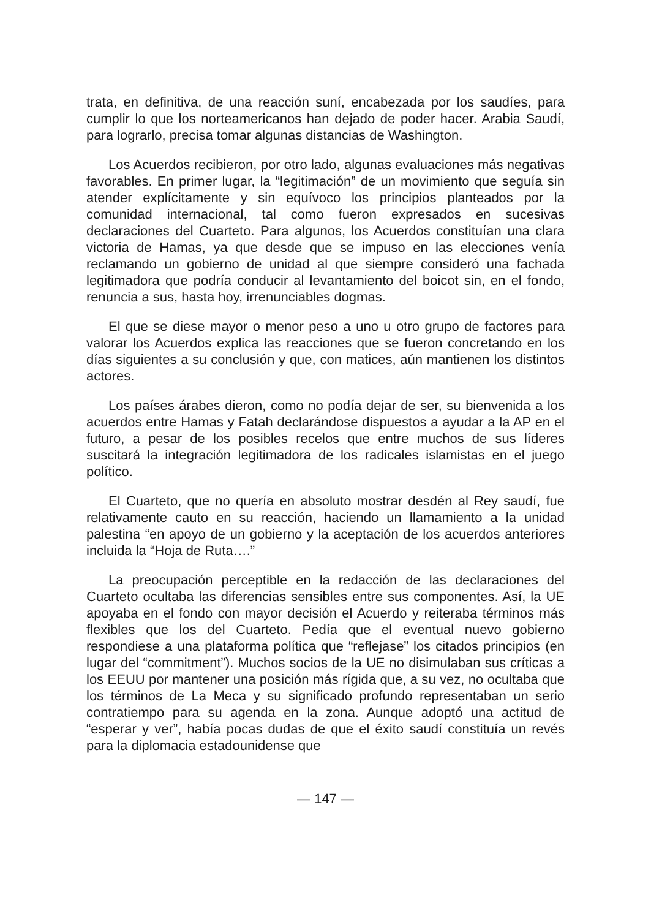trata, en definitiva, de una reacción suní, encabezada por los saudíes, para cumplir lo que los norteamericanos han dejado de poder hacer. Arabia Saudí, para lograrlo, precisa tomar algunas distancias de Washington.
Los Acuerdos recibieron, por otro lado, algunas evaluaciones más negativas favorables. En primer lugar, la “legitimación” de un movimiento que seguía sin atender explícitamente y sin equívoco los principios planteados por la comunidad internacional, tal como fueron expresados en sucesivas declaraciones del Cuarteto. Para algunos, los Acuerdos constituían una clara victoria de Hamas, ya que desde que se impuso en las elecciones venía reclamando un gobierno de unidad al que siempre consideró una fachada legitimadora que podría conducir al levantamiento del boicot sin, en el fondo, renuncia a sus, hasta hoy, irrenunciables dogmas.
El que se diese mayor o menor peso a uno u otro grupo de factores para valorar los Acuerdos explica las reacciones que se fueron concretando en los días siguientes a su conclusión y que, con matices, aún mantienen los distintos actores.
Los países árabes dieron, como no podía dejar de ser, su bienvenida a los acuerdos entre Hamas y Fatah declarándose dispuestos a ayudar a la AP en el futuro, a pesar de los posibles recelos que entre muchos de sus líderes suscitará la integración legitimadora de los radicales islamistas en el juego político.
El Cuarteto, que no quería en absoluto mostrar desdén al Rey saudí, fue relativamente cauto en su reacción, haciendo un llamamiento a la unidad palestina “en apoyo de un gobierno y la aceptación de los acuerdos anteriores incluida la “Hoja de Ruta….”
La preocupación perceptible en la redacción de las declaraciones del Cuarteto ocultaba las diferencias sensibles entre sus componentes. Así, la UE apoyaba en el fondo con mayor decisión el Acuerdo y reiteraba términos más flexibles que los del Cuarteto. Pedía que el eventual nuevo gobierno respondiese a una plataforma política que “reflejase” los citados principios (en lugar del “commitment”). Muchos socios de la UE no disimulaban sus críticas a los EEUU por mantener una posición más rígida que, a su vez, no ocultaba que los términos de La Meca y su significado profundo representaban un serio contratiempo para su agenda en la zona. Aunque adoptó una actitud de “esperar y ver”, había pocas dudas de que el éxito saudí constituía un revés para la diplomacia estadounidense que
— 147 —